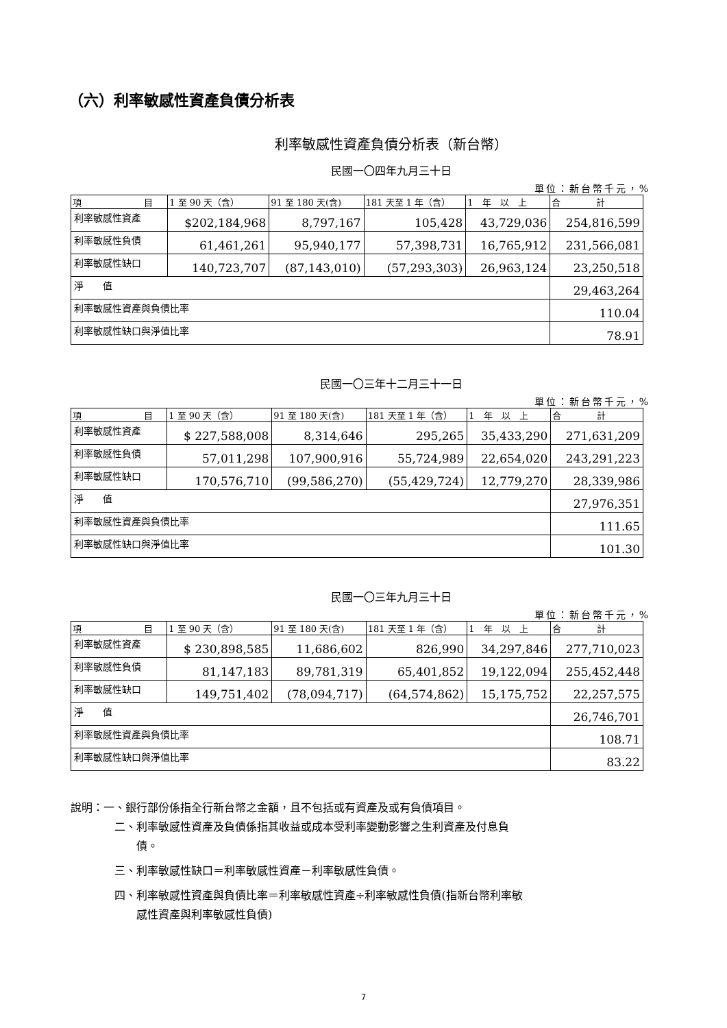（六）利率敏感性資產負債分析表
利率敏感性資產負債分析表（新台幣）
民國一〇四年九月三十日
單位：新台幣千元，%
| 項 目 | 1 至 90 天（含） | 91 至 180 天(含) | 181 天至 1 年（含） | 1 年 以 上 | 合 計 |
| 利率敏感性資產 | $202,184,968 | 8,797,167 | 105,428 | 43,729,036 | 254,816,599 |
| 利率敏感性負債 | 61,461,261 | 95,940,177 | 57,398,731 | 16,765,912 | 231,566,081 |
| 利率敏感性缺口 | 140,723,707 | (87,143,010) | (57,293,303) | 26,963,124 | 23,250,518 |
| 淨 值 | | | | | 29,463,264 |
| 利率敏感性資產與負債比率 | | | | | 110.04 |
| 利率敏感性缺口與淨值比率 | | | | | 78.91 |
民國一〇三年十二月三十一日
單位：新台幣千元，%
| 項 目 | 1 至 90 天（含） | 91 至 180 天(含) | 181 天至 1 年（含） | 1 年 以 上 | 合 計 |
| 利率敏感性資產 | $ 227,588,008 | 8,314,646 | 295,265 | 35,433,290 | 271,631,209 |
| 利率敏感性負債 | 57,011,298 | 107,900,916 | 55,724,989 | 22,654,020 | 243,291,223 |
| 利率敏感性缺口 | 170,576,710 | (99,586,270) | (55,429,724) | 12,779,270 | 28,339,986 |
| 淨 值 | | | | | 27,976,351 |
| 利率敏感性資產與負債比率 | | | | | 111.65 |
| 利率敏感性缺口與淨值比率 | | | | | 101.30 |
民國一〇三年九月三十日
單位：新台幣千元，%
| 項 目 | 1 至 90 天（含） | 91 至 180 天(含) | 181 天至 1 年（含） | 1 年 以 上 | 合 計 |
| 利率敏感性資產 | $ 230,898,585 | 11,686,602 | 826,990 | 34,297,846 | 277,710,023 |
| 利率敏感性負債 | 81,147,183 | 89,781,319 | 65,401,852 | 19,122,094 | 255,452,448 |
| 利率敏感性缺口 | 149,751,402 | (78,094,717) | (64,574,862) | 15,175,752 | 22,257,575 |
| 淨 值 | | | | | 26,746,701 |
| 利率敏感性資產與負債比率 | | | | | 108.71 |
| 利率敏感性缺口與淨值比率 | | | | | 83.22 |
說明：一、銀行部份係指全行新台幣之金額，且不包括或有資產及或有負債項目。
二、利率敏感性資產及負債係指其收益或成本受利率變動影響之生利資產及付息負
　　債。
三、利率敏感性缺口＝利率敏感性資產－利率敏感性負債。
四、利率敏感性資產與負債比率＝利率敏感性資產÷利率敏感性負債(指新台幣利率敏
　　感性資產與利率敏感性負債)
7